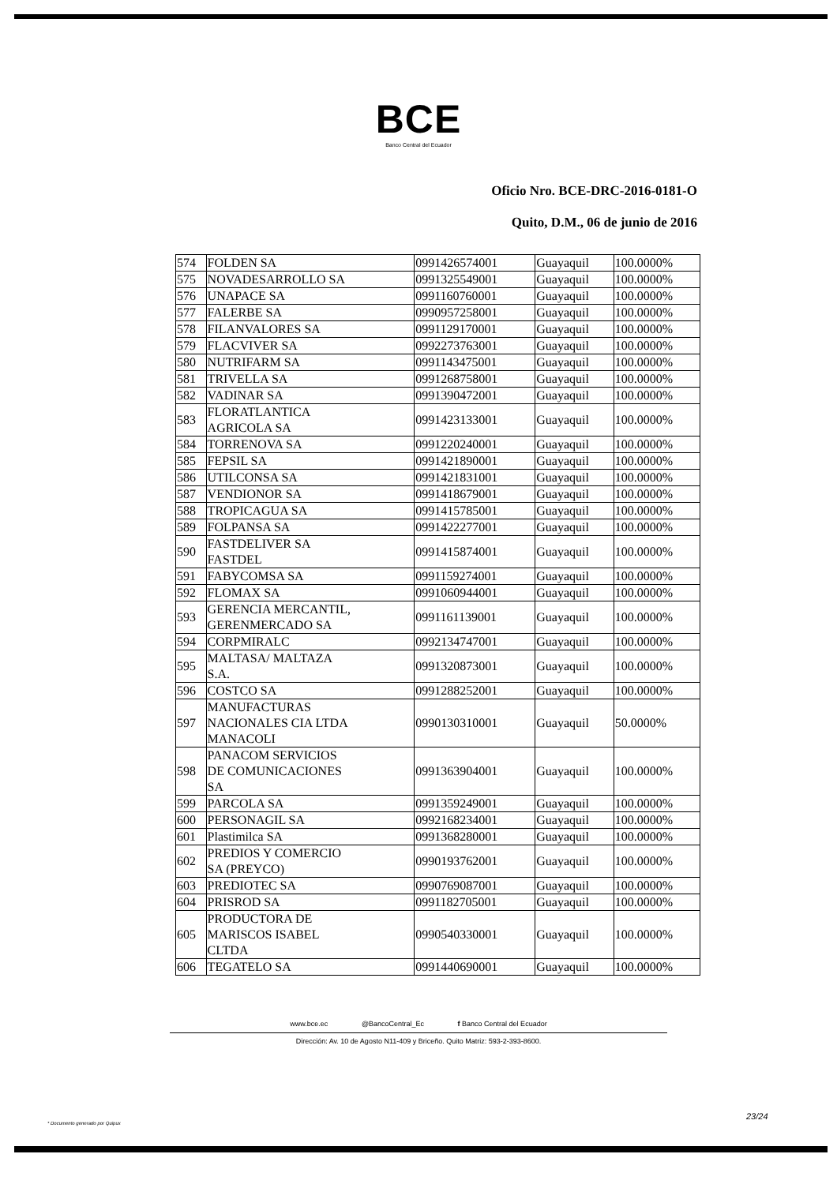BCE
Banco Central del Ecuador
Oficio Nro. BCE-DRC-2016-0181-O
Quito, D.M., 06 de junio de 2016
| 574 | FOLDEN SA | 0991426574001 | Guayaquil | 100.0000% |
| 575 | NOVADESARROLLO SA | 0991325549001 | Guayaquil | 100.0000% |
| 576 | UNAPACE SA | 0991160760001 | Guayaquil | 100.0000% |
| 577 | FALERBE SA | 0990957258001 | Guayaquil | 100.0000% |
| 578 | FILANVALORES SA | 0991129170001 | Guayaquil | 100.0000% |
| 579 | FLACVIVER SA | 0992273763001 | Guayaquil | 100.0000% |
| 580 | NUTRIFARM SA | 0991143475001 | Guayaquil | 100.0000% |
| 581 | TRIVELLA SA | 0991268758001 | Guayaquil | 100.0000% |
| 582 | VADINAR SA | 0991390472001 | Guayaquil | 100.0000% |
| 583 | FLORATLANTICA AGRICOLA SA | 0991423133001 | Guayaquil | 100.0000% |
| 584 | TORRENOVA SA | 0991220240001 | Guayaquil | 100.0000% |
| 585 | FEPSIL SA | 0991421890001 | Guayaquil | 100.0000% |
| 586 | UTILCONSA SA | 0991421831001 | Guayaquil | 100.0000% |
| 587 | VENDIONOR SA | 0991418679001 | Guayaquil | 100.0000% |
| 588 | TROPICAGUA SA | 0991415785001 | Guayaquil | 100.0000% |
| 589 | FOLPANSA SA | 0991422277001 | Guayaquil | 100.0000% |
| 590 | FASTDELIVER SA FASTDEL | 0991415874001 | Guayaquil | 100.0000% |
| 591 | FABYCOMSA SA | 0991159274001 | Guayaquil | 100.0000% |
| 592 | FLOMAX SA | 0991060944001 | Guayaquil | 100.0000% |
| 593 | GERENCIA MERCANTIL, GERENMERCADO SA | 0991161139001 | Guayaquil | 100.0000% |
| 594 | CORPMIRALC | 0992134747001 | Guayaquil | 100.0000% |
| 595 | MALTASA/ MALTAZA S.A. | 0991320873001 | Guayaquil | 100.0000% |
| 596 | COSTCO SA | 0991288252001 | Guayaquil | 100.0000% |
| 597 | MANUFACTURAS NACIONALES CIA LTDA MANACOLI | 0990130310001 | Guayaquil | 50.0000% |
| 598 | PANACOM SERVICIOS DE COMUNICACIONES SA | 0991363904001 | Guayaquil | 100.0000% |
| 599 | PARCOLA SA | 0991359249001 | Guayaquil | 100.0000% |
| 600 | PERSONAGIL SA | 0992168234001 | Guayaquil | 100.0000% |
| 601 | Plastimilca SA | 0991368280001 | Guayaquil | 100.0000% |
| 602 | PREDIOS Y COMERCIO SA (PREYCO) | 0990193762001 | Guayaquil | 100.0000% |
| 603 | PREDIOTEC SA | 0990769087001 | Guayaquil | 100.0000% |
| 604 | PRISROD SA | 0991182705001 | Guayaquil | 100.0000% |
| 605 | PRODUCTORA DE MARISCOS ISABEL CLTDA | 0990540330001 | Guayaquil | 100.0000% |
| 606 | TEGATELO SA | 0991440690001 | Guayaquil | 100.0000% |
www.bce.ec @BancoCentral_Ec f Banco Central del Ecuador
Dirección: Av. 10 de Agosto N11-409 y Briceño. Quito Matriz: 593-2-393-8600.
23/24
* Documento generado por Quipux